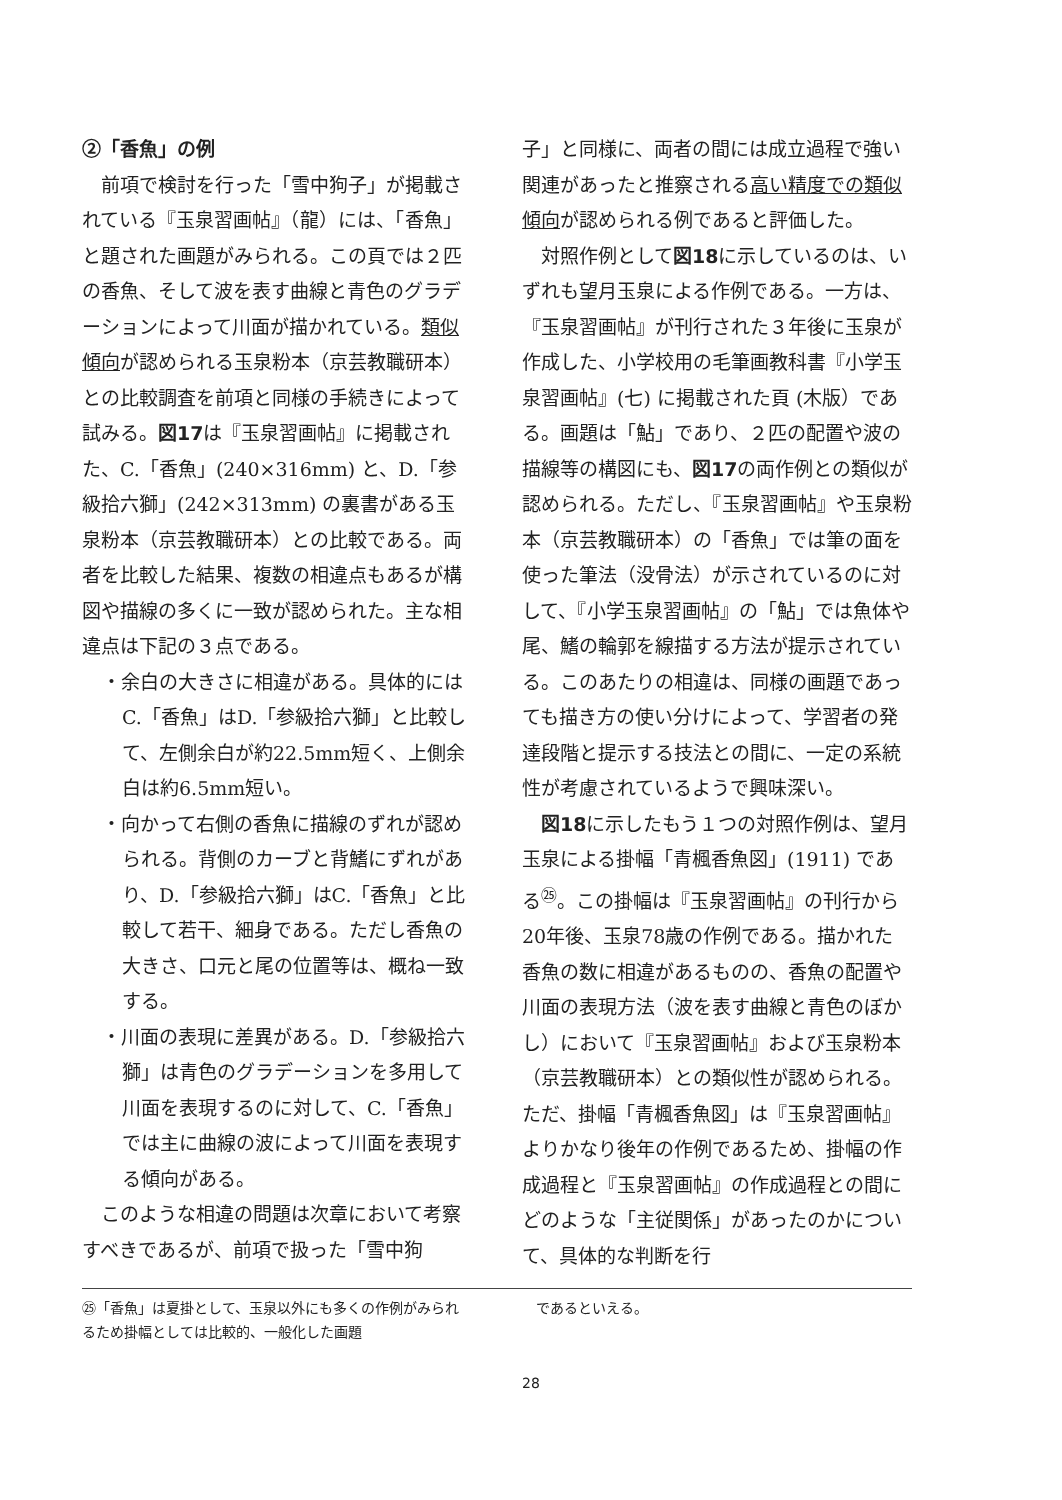②「香魚」の例
前項で検討を行った「雪中狗子」が掲載されている『玉泉習画帖』（龍）には、「香魚」と題された画題がみられる。この頁では２匹の香魚、そして波を表す曲線と青色のグラデーションによって川面が描かれている。類似傾向が認められる玉泉粉本（京芸教職研本）との比較調査を前項と同様の手続きによって試みる。図17は『玉泉習画帖』に掲載された、C.「香魚」(240×316mm) と、D.「参級拾六獅」(242×313mm) の裏書がある玉泉粉本（京芸教職研本）との比較である。両者を比較した結果、複数の相違点もあるが構図や描線の多くに一致が認められた。主な相違点は下記の３点である。
・余白の大きさに相違がある。具体的にはC.「香魚」はD.「参級拾六獅」と比較して、左側余白が約22.5mm短く、上側余白は約6.5mm短い。
・向かって右側の香魚に描線のずれが認められる。背側のカーブと背鰭にずれがあり、D.「参級拾六獅」はC.「香魚」と比較して若干、細身である。ただし香魚の大きさ、口元と尾の位置等は、概ね一致する。
・川面の表現に差異がある。D.「参級拾六獅」は青色のグラデーションを多用して川面を表現するのに対して、C.「香魚」では主に曲線の波によって川面を表現する傾向がある。
このような相違の問題は次章において考察すべきであるが、前項で扱った「雪中狗
子」と同様に、両者の間には成立過程で強い関連があったと推察される高い精度での類似傾向が認められる例であると評価した。
対照作例として図18に示しているのは、いずれも望月玉泉による作例である。一方は、『玉泉習画帖』が刊行された３年後に玉泉が作成した、小学校用の毛筆画教科書『小学玉泉習画帖』(七) に掲載された頁 (木版）である。画題は「鮎」であり、２匹の配置や波の描線等の構図にも、図17の両作例との類似が認められる。ただし、『玉泉習画帖』や玉泉粉本（京芸教職研本）の「香魚」では筆の面を使った筆法（没骨法）が示されているのに対して、『小学玉泉習画帖』の「鮎」では魚体や尾、鰭の輪郭を線描する方法が提示されている。このあたりの相違は、同様の画題であっても描き方の使い分けによって、学習者の発達段階と提示する技法との間に、一定の系統性が考慮されているようで興味深い。
図18に示したもう１つの対照作例は、望月玉泉による掛幅「青楓香魚図」(1911) である<sup>㉕</sup>。この掛幅は『玉泉習画帖』の刊行から20年後、玉泉78歳の作例である。描かれた香魚の数に相違があるものの、香魚の配置や川面の表現方法（波を表す曲線と青色のぼかし）において『玉泉習画帖』および玉泉粉本（京芸教職研本）との類似性が認められる。ただ、掛幅「青楓香魚図」は『玉泉習画帖』よりかなり後年の作例であるため、掛幅の作成過程と『玉泉習画帖』の作成過程との間にどのような「主従関係」があったのかについて、具体的な判断を行
㉕「香魚」は夏掛として、玉泉以外にも多くの作例がみられるため掛幅としては比較的、一般化した画題
　であるといえる。
28